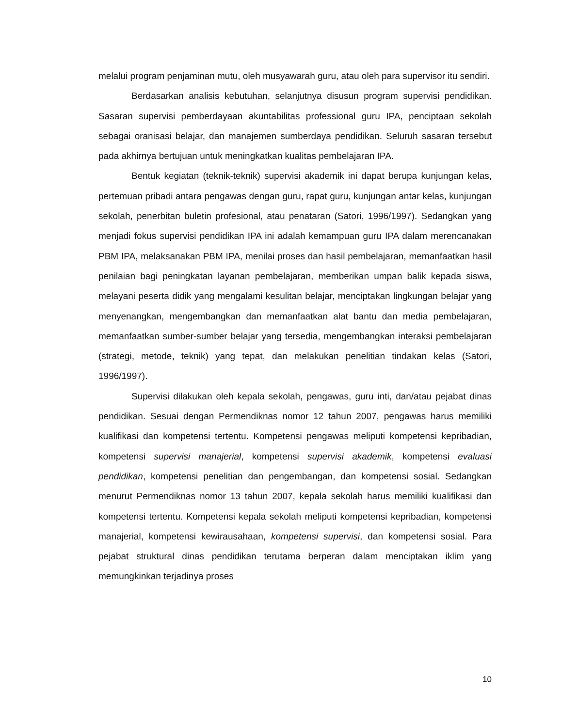melalui program penjaminan mutu, oleh musyawarah guru, atau oleh para supervisor itu sendiri.
Berdasarkan analisis kebutuhan, selanjutnya disusun program supervisi pendidikan. Sasaran supervisi pemberdayaan akuntabilitas professional guru IPA, penciptaan sekolah sebagai oranisasi belajar, dan manajemen sumberdaya pendidikan. Seluruh sasaran tersebut pada akhirnya bertujuan untuk meningkatkan kualitas pembelajaran IPA.
Bentuk kegiatan (teknik-teknik) supervisi akademik ini dapat berupa kunjungan kelas, pertemuan pribadi antara pengawas dengan guru, rapat guru, kunjungan antar kelas, kunjungan sekolah, penerbitan buletin profesional, atau penataran (Satori, 1996/1997). Sedangkan yang menjadi fokus supervisi pendidikan IPA ini adalah kemampuan guru IPA dalam merencanakan PBM IPA, melaksanakan PBM IPA, menilai proses dan hasil pembelajaran, memanfaatkan hasil penilaian bagi peningkatan layanan pembelajaran, memberikan umpan balik kepada siswa, melayani peserta didik yang mengalami kesulitan belajar, menciptakan lingkungan belajar yang menyenangkan, mengembangkan dan memanfaatkan alat bantu dan media pembelajaran, memanfaatkan sumber-sumber belajar yang tersedia, mengembangkan interaksi pembelajaran (strategi, metode, teknik) yang tepat, dan melakukan penelitian tindakan kelas (Satori, 1996/1997).
Supervisi dilakukan oleh kepala sekolah, pengawas, guru inti, dan/atau pejabat dinas pendidikan. Sesuai dengan Permendiknas nomor 12 tahun 2007, pengawas harus memiliki kualifikasi dan kompetensi tertentu. Kompetensi pengawas meliputi kompetensi kepribadian, kompetensi supervisi manajerial, kompetensi supervisi akademik, kompetensi evaluasi pendidikan, kompetensi penelitian dan pengembangan, dan kompetensi sosial. Sedangkan menurut Permendiknas nomor 13 tahun 2007, kepala sekolah harus memiliki kualifikasi dan kompetensi tertentu. Kompetensi kepala sekolah meliputi kompetensi kepribadian, kompetensi manajerial, kompetensi kewirausahaan, kompetensi supervisi, dan kompetensi sosial. Para pejabat struktural dinas pendidikan terutama berperan dalam menciptakan iklim yang memungkinkan terjadinya proses
10